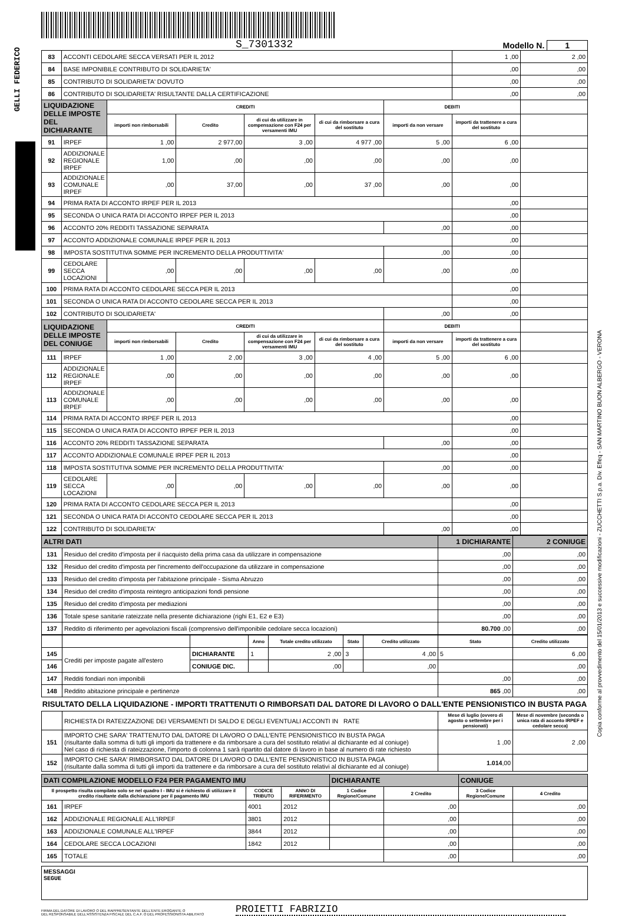GELLI FEDERICO
Copia conforme al provvedimento del 15/01/2013 e successive modificazioni - ZUCCHETTI S.p.a. Div. Effeq - SAN MARTINO BUON ALBERGO - VERONA
S_7301332
Modello N. 1
| 83 | ACCONTI CEDOLARE SECCA VERSATI PER IL 2012 | | | | | | 1 ,00 | 2 ,00 |
| 84 | BASE IMPONIBILE CONTRIBUTO DI SOLIDARIETA' | | | | | | ,00 | ,00 |
| 85 | CONTRIBUTO DI SOLIDARIETA' DOVUTO | | | | | | ,00 | ,00 |
| 86 | CONTRIBUTO DI SOLIDARIETA' RISULTANTE DALLA CERTIFICAZIONE | | | | | | ,00 | ,00 |
| LIQUIDAZIONE DELLE IMPOSTE DEL DICHIARANTE | | CREDITI | | | | DEBITI | | |
| | | importi non rimborsabili | Credito | di cui da utilizzare in compensazione con F24 per versamenti IMU | di cui da rimborsare a cura del sostituto | importi da non versare | importi da trattenere a cura del sostituto | |
| 91 | IRPEF | 1 ,00 | 2 977,00 | 3 ,00 | 4 977 ,00 | 5 ,00 | 6 ,00 | |
| 92 | ADDIZIONALE REGIONALE IRPEF | 1,00 | ,00 | ,00 | ,00 | ,00 | ,00 | |
| 93 | ADDIZIONALE COMUNALE IRPEF | ,00 | 37,00 | ,00 | 37 ,00 | ,00 | ,00 | |
| 94 | PRIMA RATA DI ACCONTO IRPEF PER IL 2013 | | | | | | ,00 | |
| 95 | SECONDA O UNICA RATA DI ACCONTO IRPEF PER IL 2013 | | | | | | ,00 | |
| 96 | ACCONTO 20% REDDITI TASSAZIONE SEPARATA | | | | | ,00 | ,00 | |
| 97 | ACCONTO ADDIZIONALE COMUNALE IRPEF PER IL 2013 | | | | | | ,00 | |
| 98 | IMPOSTA SOSTITUTIVA SOMME PER INCREMENTO DELLA PRODUTTIVITA' | | | | | ,00 | ,00 | |
| 99 | CEDOLARE SECCA LOCAZIONI | ,00 | ,00 | ,00 | ,00 | ,00 | ,00 | |
| 100 | PRIMA RATA DI ACCONTO CEDOLARE SECCA PER IL 2013 | | | | | | ,00 | |
| 101 | SECONDA O UNICA RATA DI ACCONTO CEDOLARE SECCA PER IL 2013 | | | | | | ,00 | |
| 102 | CONTRIBUTO DI SOLIDARIETA' | | | | | ,00 | ,00 | |
| LIQUIDAZIONE DELLE IMPOSTE DEL CONIUGE | | CREDITI | | | | DEBITI | | |
| | | importi non rimborsabili | Credito | di cui da utilizzare in compensazione con F24 per versamenti IMU | di cui da rimborsare a cura del sostituto | importi da non versare | importi da trattenere a cura del sostituto | |
| 111 | IRPEF | 1 ,00 | 2 ,00 | 3 ,00 | 4 ,00 | 5 ,00 | 6 ,00 | |
| 112 | ADDIZIONALE REGIONALE IRPEF | ,00 | ,00 | ,00 | ,00 | ,00 | ,00 | |
| 113 | ADDIZIONALE COMUNALE IRPEF | ,00 | ,00 | ,00 | ,00 | ,00 | ,00 | |
| 114 | PRIMA RATA DI ACCONTO IRPEF PER IL 2013 | | | | | | ,00 | |
| 115 | SECONDA O UNICA RATA DI ACCONTO IRPEF PER IL 2013 | | | | | | ,00 | |
| 116 | ACCONTO 20% REDDITI TASSAZIONE SEPARATA | | | | | ,00 | ,00 | |
| 117 | ACCONTO ADDIZIONALE COMUNALE IRPEF PER IL 2013 | | | | | | ,00 | |
| 118 | IMPOSTA SOSTITUTIVA SOMME PER INCREMENTO DELLA PRODUTTIVITA' | | | | | ,00 | ,00 | |
| 119 | CEDOLARE SECCA LOCAZIONI | ,00 | ,00 | ,00 | ,00 | ,00 | ,00 | |
| 120 | PRIMA RATA DI ACCONTO CEDOLARE SECCA PER IL 2013 | | | | | | ,00 | |
| 121 | SECONDA O UNICA RATA DI ACCONTO CEDOLARE SECCA PER IL 2013 | | | | | | ,00 | |
| 122 | CONTRIBUTO DI SOLIDARIETA' | | | | | ,00 | ,00 | |
| ALTRI DATI | | 1 DICHIARANTE | 2 CONIUGE |
| 131 | Residuo del credito d'imposta per il riacquisto della prima casa da utilizzare in compensazione | ,00 | ,00 |
| 132 | Residuo del credito d'imposta per l'incremento dell'occupazione da utilizzare in compensazione | ,00 | ,00 |
| 133 | Residuo del credito d'imposta per l'abitazione principale - Sisma Abruzzo | ,00 | ,00 |
| 134 | Residuo del credito d'imposta reintegro anticipazioni fondi pensione | ,00 | ,00 |
| 135 | Residuo del credito d'imposta per mediazioni | ,00 | ,00 |
| 136 | Totale spese sanitarie rateizzate nella presente dichiarazione (righi E1, E2 e E3) | ,00 | ,00 |
| 137 | Reddito di riferimento per agevolazioni fiscali (comprensivo dell'imponibile cedolare secca locazioni) | 80.700 ,00 | ,00 |
| | | | Anno | Totale credito utilizzato | Stato | Credito utilizzato | Stato | Credito utilizzato |
| 145 | Crediti per imposte pagate all'estero | DICHIARANTE | 1 | 2 ,00 | 3 | 4 ,00 | 5 | 6 ,00 |
| 146 | | CONIUGE DIC. | | ,00 | | ,00 | | ,00 |
| 147 | Redditi fondiari non imponibili | | | | | | ,00 | ,00 |
| 148 | Reddito abitazione principale e pertinenze | | | | | | 865 ,00 | ,00 |
RISULTATO DELLA LIQUIDAZIONE - IMPORTI TRATTENUTI O RIMBORSATI DAL DATORE DI LAVORO O DALL'ENTE PENSIONISTICO IN BUSTA PAGA
| | RICHIESTA DI RATEIZZAZIONE DEI VERSAMENTI DI SALDO E DEGLI EVENTUALI ACCONTI IN RATE | Mese di luglio (ovvero di agosto o settembre per i pensionati) | Mese di novembre (seconda o unica rata di acconto IRPEF e cedolare secca) |
| 151 | IMPORTO CHE SARA' TRATTENUTO DAL DATORE DI LAVORO O DALL'ENTE PENSIONISTICO IN BUSTA PAGA (risultante dalla somma di tutti gli importi da trattenere e da rimborsare a cura del sostituto relativi al dichiarante ed al coniuge) Nel caso di richiesta di rateizzazione, l'importo di colonna 1 sarà ripartito dal datore di lavoro in base al numero di rate richiesto | 1 ,00 | 2 ,00 |
| 152 | IMPORTO CHE SARA' RIMBORSATO DAL DATORE DI LAVORO O DALL'ENTE PENSIONISTICO IN BUSTA PAGA (risultante dalla somma di tutti gli importi da trattenere e da rimborsare a cura del sostituto relativi al dichiarante ed al coniuge) | 1.014 ,00 | |
| DATI COMPILAZIONE MODELLO F24 PER PAGAMENTO IMU | | | | DICHIARANTE | | CONIUGE | |
| Il prospetto risulta compilato solo se nel quadro I - IMU si è richiesto di utilizzare il credito risultante dalla dichiarazione per il pagamento IMU | | CODICE TRIBUTO | ANNO DI RIFERIMENTO | 1 Codice Regione/Comune | 2 Credito | 3 Codice Regione/Comune | 4 Credito |
| 161 | IRPEF | 4001 | 2012 | | ,00 | | ,00 |
| 162 | ADDIZIONALE REGIONALE ALL'IRPEF | 3801 | 2012 | | ,00 | | ,00 |
| 163 | ADDIZIONALE COMUNALE ALL'IRPEF | 3844 | 2012 | | ,00 | | ,00 |
| 164 | CEDOLARE SECCA LOCAZIONI | 1842 | 2012 | | ,00 | | ,00 |
| 165 | TOTALE | | | | ,00 | | ,00 |
MESSAGGI
SEGUE
FIRMA DEL DATORE DI LAVORO O DEL RAPPRESENTANTE DELL'ENTE EROGANTE O
DEL RESPONSABILE DELL'ASSISTENZA FISCALE DEL C.A.F. O DEL PROFESSIONISTA ABILITATO
PROIETTI FABRIZIO